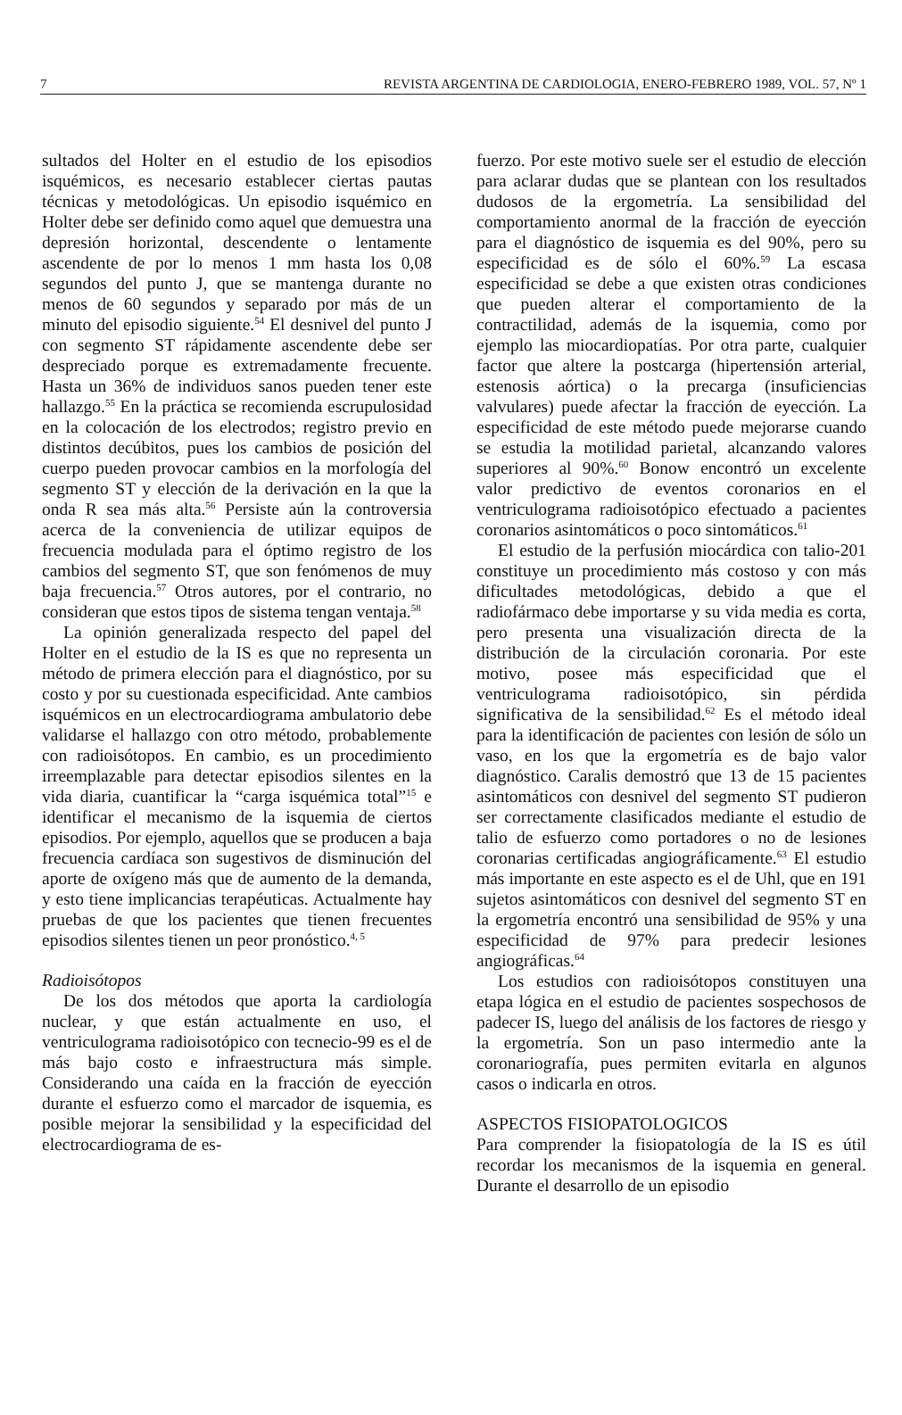7 REVISTA ARGENTINA DE CARDIOLOGIA, ENERO-FEBRERO 1989, VOL. 57, Nº 1
sultados del Holter en el estudio de los episodios isquémicos, es necesario establecer ciertas pautas técnicas y metodológicas. Un episodio isquémico en Holter debe ser definido como aquel que demuestra una depresión horizontal, descendente o lentamente ascendente de por lo menos 1 mm hasta los 0,08 segundos del punto J, que se mantenga durante no menos de 60 segundos y separado por más de un minuto del episodio siguiente.<sup>54</sup> El desnivel del punto J con segmento ST rápidamente ascendente debe ser despreciado porque es extremadamente frecuente. Hasta un 36% de individuos sanos pueden tener este hallazgo.<sup>55</sup> En la práctica se recomienda escrupulosidad en la colocación de los electrodos; registro previo en distintos decúbitos, pues los cambios de posición del cuerpo pueden provocar cambios en la morfología del segmento ST y elección de la derivación en la que la onda R sea más alta.<sup>56</sup> Persiste aún la controversia acerca de la conveniencia de utilizar equipos de frecuencia modulada para el óptimo registro de los cambios del segmento ST, que son fenómenos de muy baja frecuencia.<sup>57</sup> Otros autores, por el contrario, no consideran que estos tipos de sistema tengan ventaja.<sup>58</sup>
La opinión generalizada respecto del papel del Holter en el estudio de la IS es que no representa un método de primera elección para el diagnóstico, por su costo y por su cuestionada especificidad. Ante cambios isquémicos en un electrocardiograma ambulatorio debe validarse el hallazgo con otro método, probablemente con radioisótopos. En cambio, es un procedimiento irreemplazable para detectar episodios silentes en la vida diaria, cuantificar la “carga isquémica total”<sup>15</sup> e identificar el mecanismo de la isquemia de ciertos episodios. Por ejemplo, aquellos que se producen a baja frecuencia cardíaca son sugestivos de disminución del aporte de oxígeno más que de aumento de la demanda, y esto tiene implicancias terapéuticas. Actualmente hay pruebas de que los pacientes que tienen frecuentes episodios silentes tienen un peor pronóstico.<sup>4, 5</sup>
Radioisótopos
De los dos métodos que aporta la cardiología nuclear, y que están actualmente en uso, el ventriculograma radioisotópico con tecnecio-99 es el de más bajo costo e infraestructura más simple. Considerando una caída en la fracción de eyección durante el esfuerzo como el marcador de isquemia, es posible mejorar la sensibilidad y la especificidad del electrocardiograma de es-
fuerzo. Por este motivo suele ser el estudio de elección para aclarar dudas que se plantean con los resultados dudosos de la ergometría. La sensibilidad del comportamiento anormal de la fracción de eyección para el diagnóstico de isquemia es del 90%, pero su especificidad es de sólo el 60%.<sup>59</sup> La escasa especificidad se debe a que existen otras condiciones que pueden alterar el comportamiento de la contractilidad, además de la isquemia, como por ejemplo las miocardiopatías. Por otra parte, cualquier factor que altere la postcarga (hipertensión arterial, estenosis aórtica) o la precarga (insuficiencias valvulares) puede afectar la fracción de eyección. La especificidad de este método puede mejorarse cuando se estudia la motilidad parietal, alcanzando valores superiores al 90%.<sup>60</sup> Bonow encontró un excelente valor predictivo de eventos coronarios en el ventriculograma radioisotópico efectuado a pacientes coronarios asintomáticos o poco sintomáticos.<sup>61</sup>
El estudio de la perfusión miocárdica con talio-201 constituye un procedimiento más costoso y con más dificultades metodológicas, debido a que el radiofármaco debe importarse y su vida media es corta, pero presenta una visualización directa de la distribución de la circulación coronaria. Por este motivo, posee más especificidad que el ventriculograma radioisotópico, sin pérdida significativa de la sensibilidad.<sup>62</sup> Es el método ideal para la identificación de pacientes con lesión de sólo un vaso, en los que la ergometría es de bajo valor diagnóstico. Caralis demostró que 13 de 15 pacientes asintomáticos con desnivel del segmento ST pudieron ser correctamente clasificados mediante el estudio de talio de esfuerzo como portadores o no de lesiones coronarias certificadas angiográficamente.<sup>63</sup> El estudio más importante en este aspecto es el de Uhl, que en 191 sujetos asintomáticos con desnivel del segmento ST en la ergometría encontró una sensibilidad de 95% y una especificidad de 97% para predecir lesiones angiográficas.<sup>64</sup>
Los estudios con radioisótopos constituyen una etapa lógica en el estudio de pacientes sospechosos de padecer IS, luego del análisis de los factores de riesgo y la ergometría. Son un paso intermedio ante la coronariografía, pues permiten evitarla en algunos casos o indicarla en otros.
ASPECTOS FISIOPATOLOGICOS
Para comprender la fisiopatología de la IS es útil recordar los mecanismos de la isquemia en general. Durante el desarrollo de un episodio